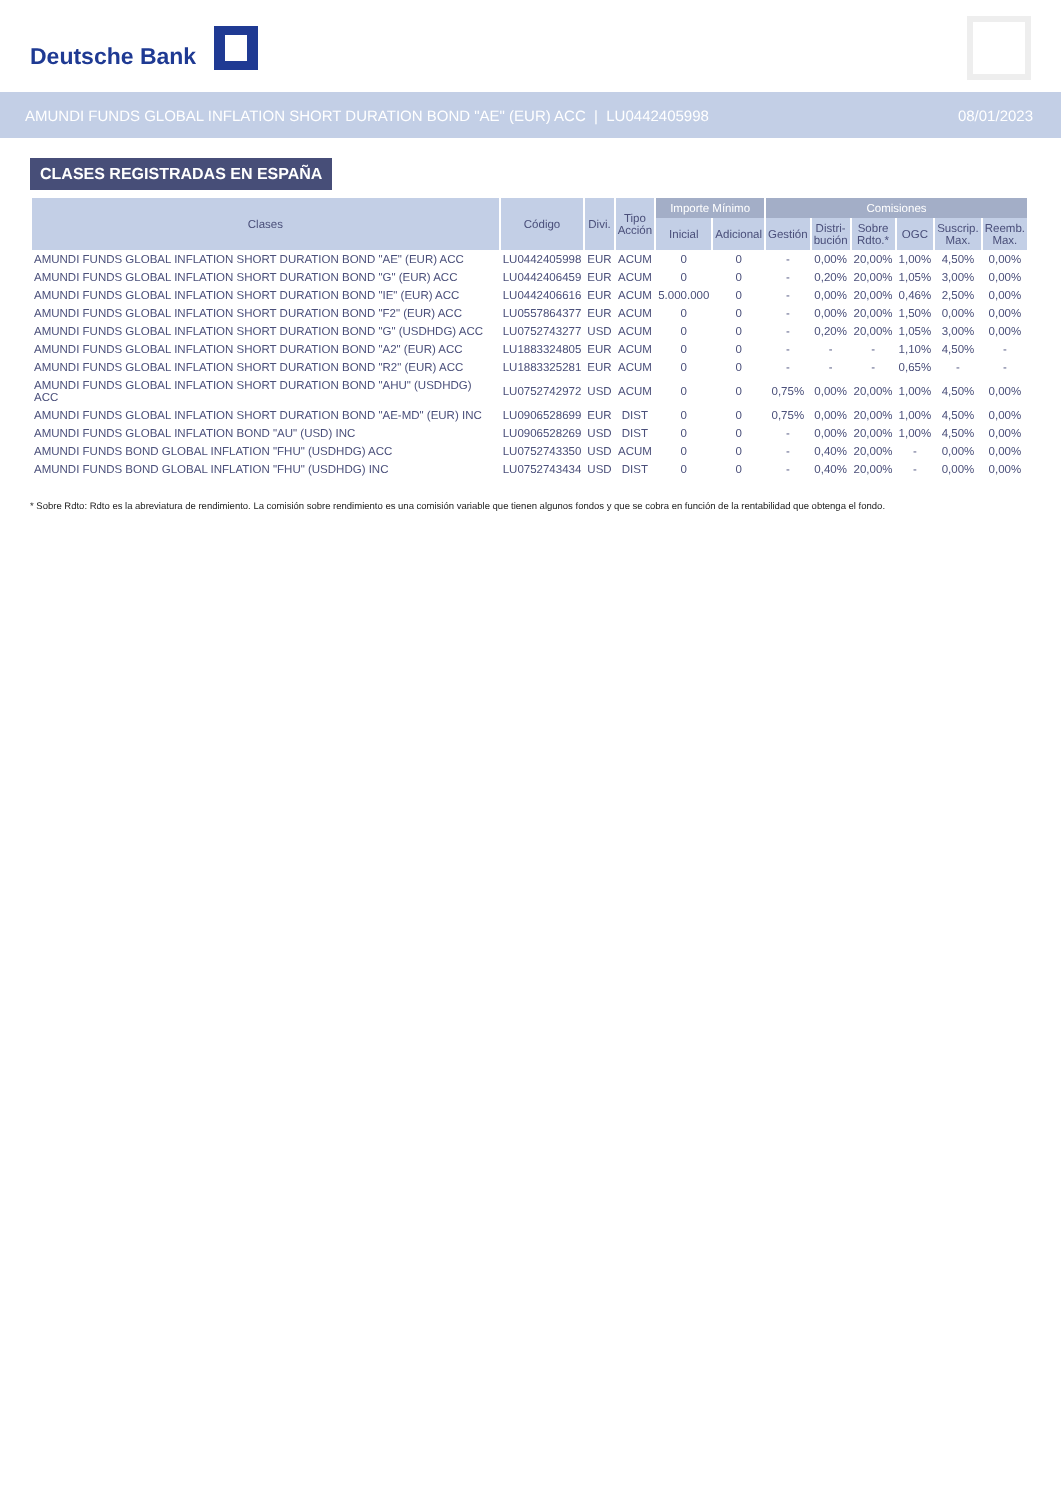Deutsche Bank
AMUNDI FUNDS GLOBAL INFLATION SHORT DURATION BOND "AE" (EUR) ACC | LU0442405998
08/01/2023
CLASES REGISTRADAS EN ESPAÑA
| Clases | Código | Divi. | Tipo Acción | Importe Mínimo | | Comisiones | | | | | |
| --- | --- | --- | --- | --- | --- | --- | --- | --- | --- | --- | --- |
| | | | | Inicial | Adicional | Gestión | Distri- bución | Sobre Rdto.* | OGC | Suscrip. Max. | Reemb. Max. |
| AMUNDI FUNDS GLOBAL INFLATION SHORT DURATION BOND "AE" (EUR) ACC | LU0442405998 | EUR | ACUM | 0 | 0 | - | 0,00% | 20,00% | 1,00% | 4,50% | 0,00% |
| AMUNDI FUNDS GLOBAL INFLATION SHORT DURATION BOND "G" (EUR) ACC | LU0442406459 | EUR | ACUM | 0 | 0 | - | 0,20% | 20,00% | 1,05% | 3,00% | 0,00% |
| AMUNDI FUNDS GLOBAL INFLATION SHORT DURATION BOND "IE" (EUR) ACC | LU0442406616 | EUR | ACUM | 5.000.000 | 0 | - | 0,00% | 20,00% | 0,46% | 2,50% | 0,00% |
| AMUNDI FUNDS GLOBAL INFLATION SHORT DURATION BOND "F2" (EUR) ACC | LU0557864377 | EUR | ACUM | 0 | 0 | - | 0,00% | 20,00% | 1,50% | 0,00% | 0,00% |
| AMUNDI FUNDS GLOBAL INFLATION SHORT DURATION BOND "G" (USDHDG) ACC | LU0752743277 | USD | ACUM | 0 | 0 | - | 0,20% | 20,00% | 1,05% | 3,00% | 0,00% |
| AMUNDI FUNDS GLOBAL INFLATION SHORT DURATION BOND "A2" (EUR) ACC | LU1883324805 | EUR | ACUM | 0 | 0 | - | - | - | 1,10% | 4,50% | - |
| AMUNDI FUNDS GLOBAL INFLATION SHORT DURATION BOND "R2" (EUR) ACC | LU1883325281 | EUR | ACUM | 0 | 0 | - | - | - | 0,65% | - | - |
| AMUNDI FUNDS GLOBAL INFLATION SHORT DURATION BOND "AHU" (USDHDG) ACC | LU0752742972 | USD | ACUM | 0 | 0 | 0,75% | 0,00% | 20,00% | 1,00% | 4,50% | 0,00% |
| AMUNDI FUNDS GLOBAL INFLATION SHORT DURATION BOND "AE-MD" (EUR) INC | LU0906528699 | EUR | DIST | 0 | 0 | 0,75% | 0,00% | 20,00% | 1,00% | 4,50% | 0,00% |
| AMUNDI FUNDS GLOBAL INFLATION BOND "AU" (USD) INC | LU0906528269 | USD | DIST | 0 | 0 | - | 0,00% | 20,00% | 1,00% | 4,50% | 0,00% |
| AMUNDI FUNDS BOND GLOBAL INFLATION "FHU" (USDHDG) ACC | LU0752743350 | USD | ACUM | 0 | 0 | - | 0,40% | 20,00% | - | 0,00% | 0,00% |
| AMUNDI FUNDS BOND GLOBAL INFLATION "FHU" (USDHDG) INC | LU0752743434 | USD | DIST | 0 | 0 | - | 0,40% | 20,00% | - | 0,00% | 0,00% |
* Sobre Rdto: Rdto es la abreviatura de rendimiento. La comisión sobre rendimiento es una comisión variable que tienen algunos fondos y que se cobra en función de la rentabilidad que obtenga el fondo.